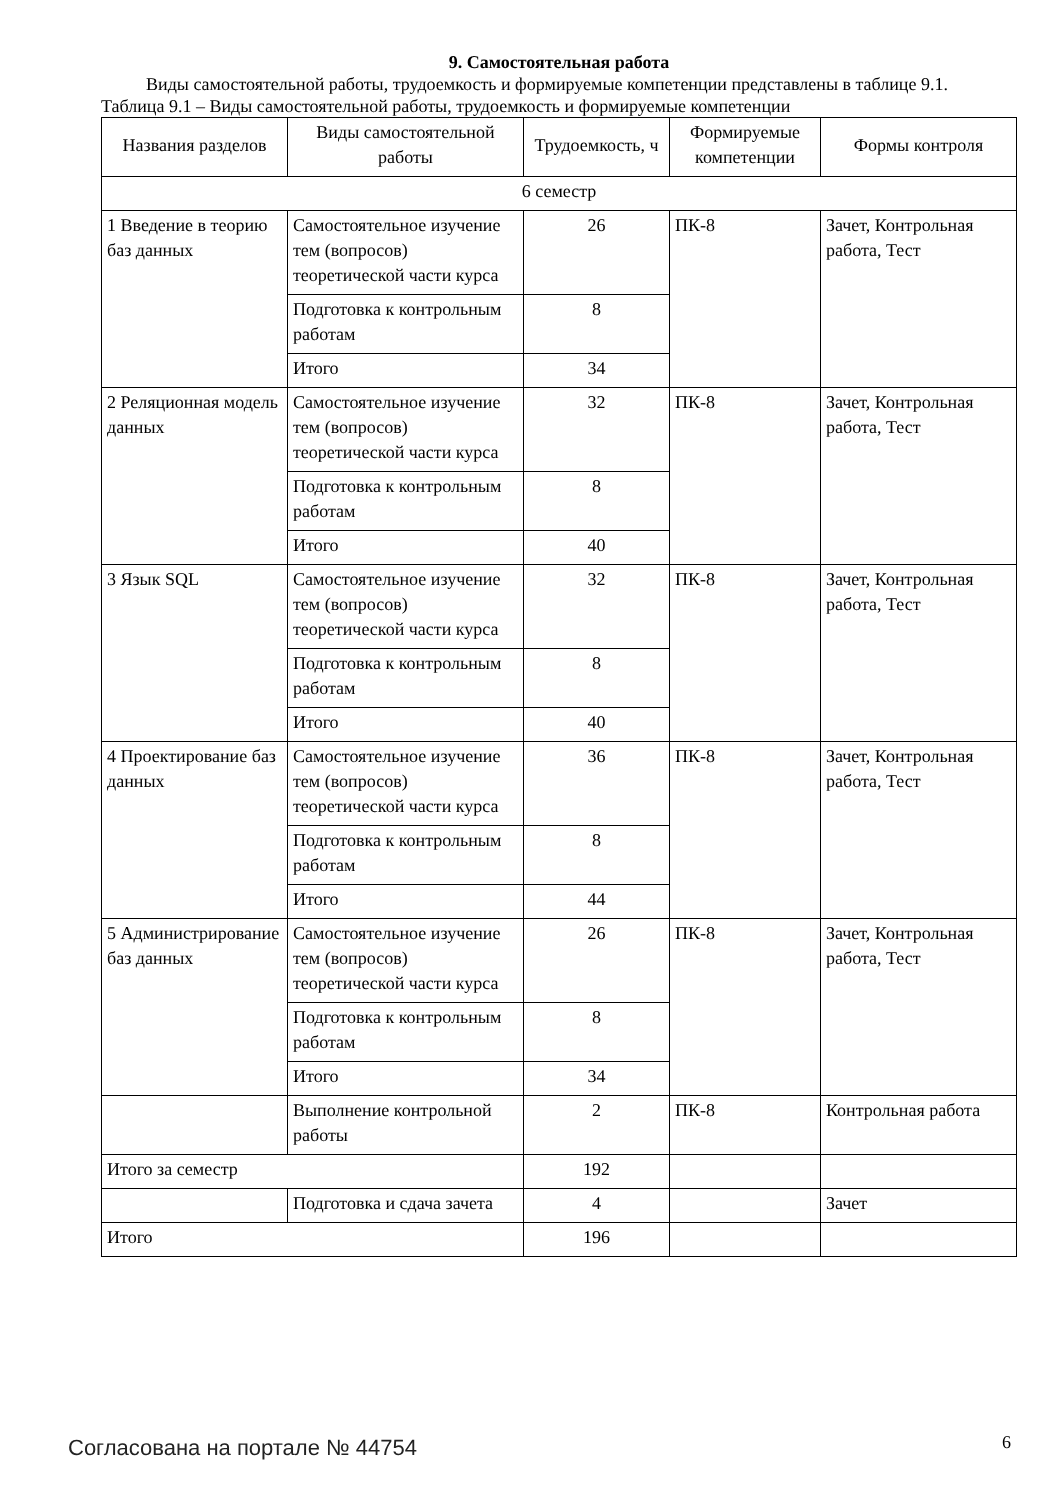9. Самостоятельная работа
Виды самостоятельной работы, трудоемкость и формируемые компетенции представлены в таблице 9.1.
Таблица 9.1 – Виды самостоятельной работы, трудоемкость и формируемые компетенции
| Названия разделов | Виды самостоятельной работы | Трудоемкость, ч | Формируемые компетенции | Формы контроля |
| --- | --- | --- | --- | --- |
| 6 семестр | | | | |
| 1 Введение в теорию баз данных | Самостоятельное изучение тем (вопросов) теоретической части курса | 26 | ПК-8 | Зачет, Контрольная работа, Тест |
| | Подготовка к контрольным работам | 8 | | |
| | Итого | 34 | | |
| 2 Реляционная модель данных | Самостоятельное изучение тем (вопросов) теоретической части курса | 32 | ПК-8 | Зачет, Контрольная работа, Тест |
| | Подготовка к контрольным работам | 8 | | |
| | Итого | 40 | | |
| 3 Язык SQL | Самостоятельное изучение тем (вопросов) теоретической части курса | 32 | ПК-8 | Зачет, Контрольная работа, Тест |
| | Подготовка к контрольным работам | 8 | | |
| | Итого | 40 | | |
| 4 Проектирование баз данных | Самостоятельное изучение тем (вопросов) теоретической части курса | 36 | ПК-8 | Зачет, Контрольная работа, Тест |
| | Подготовка к контрольным работам | 8 | | |
| | Итого | 44 | | |
| 5 Администрирование баз данных | Самостоятельное изучение тем (вопросов) теоретической части курса | 26 | ПК-8 | Зачет, Контрольная работа, Тест |
| | Подготовка к контрольным работам | 8 | | |
| | Итого | 34 | | |
| | Выполнение контрольной работы | 2 | ПК-8 | Контрольная работа |
| Итого за семестр | | 192 | | |
| | Подготовка и сдача зачета | 4 | | Зачет |
| Итого | | 196 | | |
Согласована на портале № 44754 6